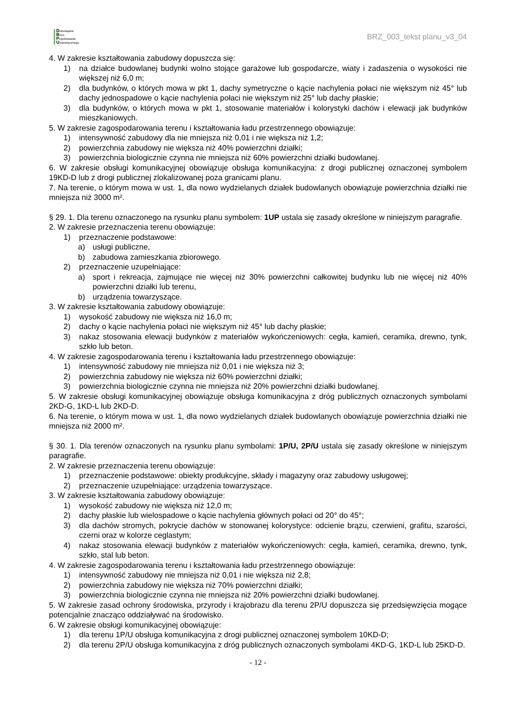Dolnośląskie
Biuro
Projektowania
Urbanistycznego
BRZ_003_tekst planu_v3_04
4. W zakresie kształtowania zabudowy dopuszcza się:
1) na działce budowlanej budynki wolno stojące garażowe lub gospodarcze, wiaty i zadaszenia o wysokości nie większej niż 6,0 m;
2) dla budynków, o których mowa w pkt 1, dachy symetryczne o kącie nachylenia połaci nie większym niż 45° lub dachy jednospadowe o kącie nachylenia połaci nie większym niż 25° lub dachy płaskie;
3) dla budynków, o których mowa w pkt 1, stosowanie materiałów i kolorystyki dachów i elewacji jak budynków mieszkaniowych.
5. W zakresie zagospodarowania terenu i kształtowania ładu przestrzennego obowiązuje:
1) intensywność zabudowy dla nie mniejsza niż 0,01 i nie większa niż 1,2;
2) powierzchnia zabudowy nie większa niż 40% powierzchni działki;
3) powierzchnia biologicznie czynna nie mniejsza niż 60% powierzchni działki budowlanej.
6. W zakresie obsługi komunikacyjnej obowiązuje obsługa komunikacyjna: z drogi publicznej oznaczonej symbolem 19KD-D lub z drogi publicznej zlokalizowanej poza granicami planu.
7. Na terenie, o którym mowa w ust. 1, dla nowo wydzielanych działek budowlanych obowiązuje powierzchnia działki nie mniejsza niż 3000 m².
§ 29. 1. Dla terenu oznaczonego na rysunku planu symbolem: 1UP ustala się zasady określone w niniejszym paragrafie.
2. W zakresie przeznaczenia terenu obowiązuje:
1) przeznaczenie podstawowe:
a) usługi publiczne,
b) zabudowa zamieszkania zbiorowego.
2) przeznaczenie uzupełniające:
a) sport i rekreacja, zajmujące nie więcej niż 30% powierzchni całkowitej budynku lub nie więcej niż 40% powierzchni działki lub terenu,
b) urządzenia towarzyszące.
3. W zakresie kształtowania zabudowy obowiązuje:
1) wysokość zabudowy nie większa niż 16,0 m;
2) dachy o kącie nachylenia połaci nie większym niż 45° lub dachy płaskie;
3) nakaz stosowania elewacji budynków z materiałów wykończeniowych: cegła, kamień, ceramika, drewno, tynk, szkło lub beton.
4. W zakresie zagospodarowania terenu i kształtowania ładu przestrzennego obowiązuje:
1) intensywność zabudowy nie mniejsza niż 0,01 i nie większa niż 3;
2) powierzchnia zabudowy nie większa niż 60% powierzchni działki;
3) powierzchnia biologicznie czynna nie mniejsza niż 20% powierzchni działki budowlanej.
5. W zakresie obsługi komunikacyjnej obowiązuje obsługa komunikacyjna z dróg publicznych oznaczonych symbolami 2KD-G, 1KD-L lub 2KD-D.
6. Na terenie, o którym mowa w ust. 1, dla nowo wydzielanych działek budowlanych obowiązuje powierzchnia działki nie mniejsza niż 2000 m².
§ 30. 1. Dla terenów oznaczonych na rysunku planu symbolami: 1P/U, 2P/U ustala się zasady określone w niniejszym paragrafie.
2. W zakresie przeznaczenia terenu obowiązuje:
1) przeznaczenie podstawowe: obiekty produkcyjne, składy i magazyny oraz zabudowy usługowej;
2) przeznaczenie uzupełniające: urządzenia towarzyszące.
3. W zakresie kształtowania zabudowy obowiązuje:
1) wysokość zabudowy nie większa niż 12,0 m;
2) dachy płaskie lub wielospadowe o kącie nachylenia głównych połaci od 20° do 45°;
3) dla dachów stromych, pokrycie dachów w stonowanej kolorystyce: odcienie brązu, czerwieni, grafitu, szarości, czerni oraz w kolorze ceglastym;
4) nakaz stosowania elewacji budynków z materiałów wykończeniowych: cegła, kamień, ceramika, drewno, tynk, szkło, stal lub beton.
4. W zakresie zagospodarowania terenu i kształtowania ładu przestrzennego obowiązuje:
1) intensywność zabudowy nie mniejsza niż 0,01 i nie większa niż 2,8;
2) powierzchnia zabudowy nie większa niż 70% powierzchni działki;
3) powierzchnia biologicznie czynna nie mniejsza niż 20% powierzchni działki budowlanej.
5. W zakresie zasad ochrony środowiska, przyrody i krajobrazu dla terenu 2P/U dopuszcza się przedsięwzięcia mogące potencjalnie znacząco oddziaływać na środowisko.
6. W zakresie obsługi komunikacyjnej obowiązuje:
1) dla terenu 1P/U obsługa komunikacyjna z drogi publicznej oznaczonej symbolem 10KD-D;
2) dla terenu 2P/U obsługa komunikacyjna z dróg publicznych oznaczonych symbolami 4KD-G, 1KD-L lub 25KD-D.
- 12 -